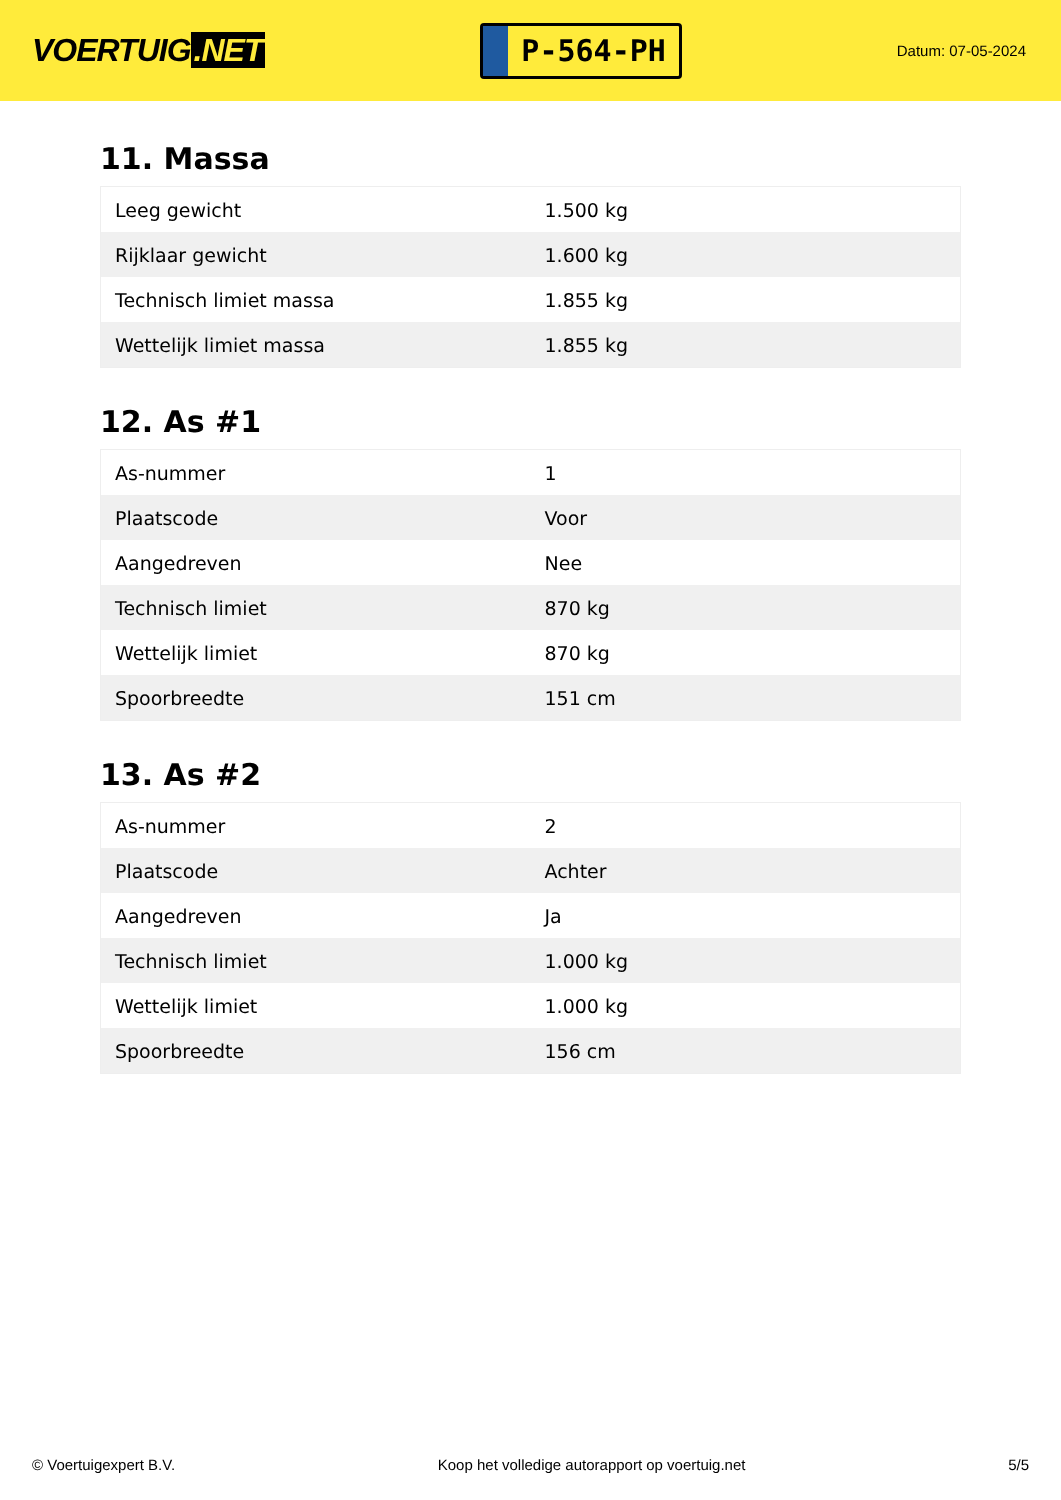VOERTUIG.NET
P-564-PH
Datum: 07-05-2024
11. Massa
| Leeg gewicht | 1.500 kg |
| Rijklaar gewicht | 1.600 kg |
| Technisch limiet massa | 1.855 kg |
| Wettelijk limiet massa | 1.855 kg |
12. As #1
| As-nummer | 1 |
| Plaatscode | Voor |
| Aangedreven | Nee |
| Technisch limiet | 870 kg |
| Wettelijk limiet | 870 kg |
| Spoorbreedte | 151 cm |
13. As #2
| As-nummer | 2 |
| Plaatscode | Achter |
| Aangedreven | Ja |
| Technisch limiet | 1.000 kg |
| Wettelijk limiet | 1.000 kg |
| Spoorbreedte | 156 cm |
© Voertuigexpert B.V. Koop het volledige autorapport op voertuig.net 5/5